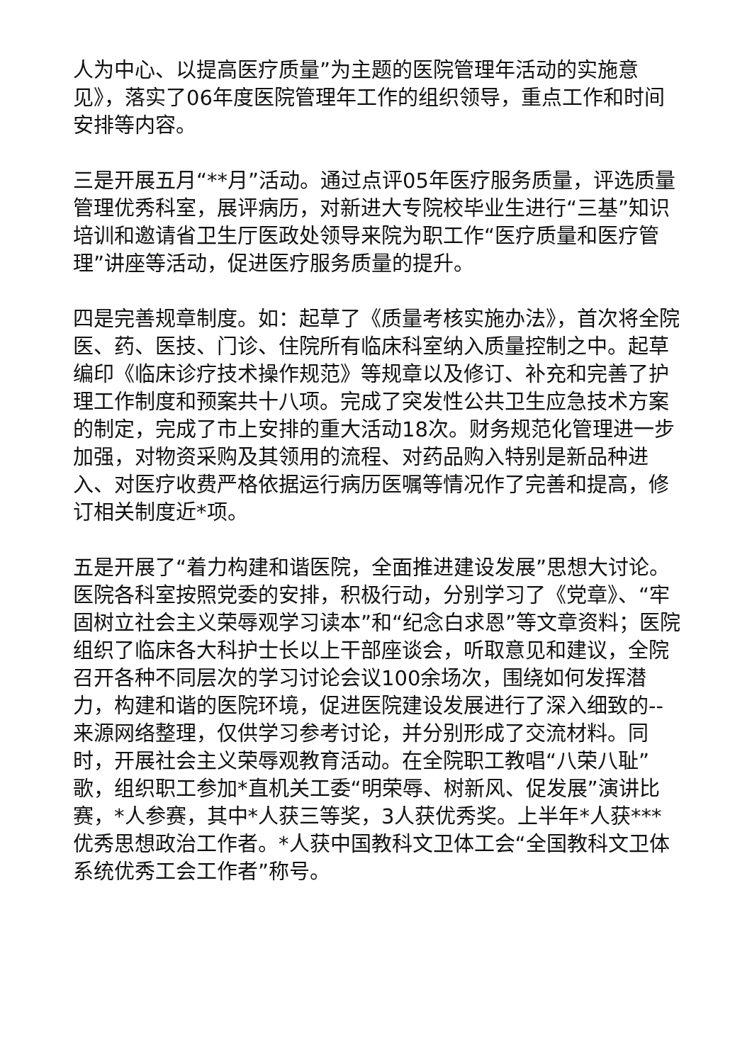人为中心、以提高医疗质量”为主题的医院管理年活动的实施意见》，落实了06年度医院管理年工作的组织领导，重点工作和时间安排等内容。
三是开展五月“**月”活动。通过点评05年医疗服务质量，评选质量管理优秀科室，展评病历，对新进大专院校毕业生进行“三基”知识培训和邀请省卫生厅医政处领导来院为职工作“医疗质量和医疗管理”讲座等活动，促进医疗服务质量的提升。
四是完善规章制度。如：起草了《质量考核实施办法》，首次将全院医、药、医技、门诊、住院所有临床科室纳入质量控制之中。起草编印《临床诊疗技术操作规范》等规章以及修订、补充和完善了护理工作制度和预案共十八项。完成了突发性公共卫生应急技术方案的制定，完成了市上安排的重大活动18次。财务规范化管理进一步加强，对物资采购及其领用的流程、对药品购入特别是新品种进入、对医疗收费严格依据运行病历医嘱等情况作了完善和提高，修订相关制度近*项。
五是开展了“着力构建和谐医院，全面推进建设发展”思想大讨论。医院各科室按照党委的安排，积极行动，分别学习了《党章》、“牢固树立社会主义荣辱观学习读本”和“纪念白求恩”等文章资料；医院组织了临床各大科护士长以上干部座谈会，听取意见和建议，全院召开各种不同层次的学习讨论会议100余场次，围绕如何发挥潜力，构建和谐的医院环境，促进医院建设发展进行了深入细致的--来源网络整理，仅供学习参考讨论，并分别形成了交流材料。同时，开展社会主义荣辱观教育活动。在全院职工教唱“八荣八耻”歌，组织职工参加*直机关工委“明荣辱、树新风、促发展”演讲比赛，*人参赛，其中*人获三等奖，3人获优秀奖。上半年*人获***优秀思想政治工作者。*人获中国教科文卫体工会“全国教科文卫体系统优秀工会工作者”称号。